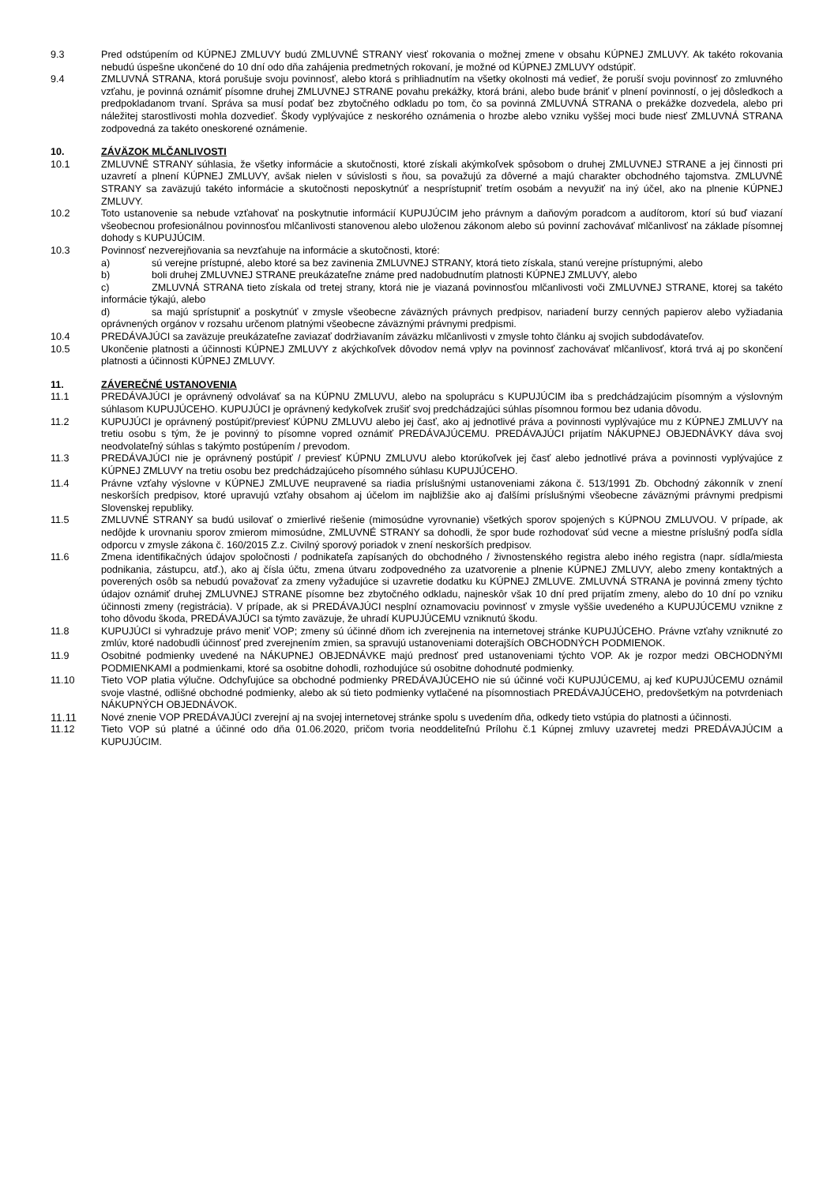9.3 Pred odstúpením od KÚPNEJ ZMLUVY budú ZMLUVNÉ STRANY viesť rokovania o možnej zmene v obsahu KÚPNEJ ZMLUVY. Ak takéto rokovania nebudú úspešne ukončené do 10 dní odo dňa zahájenia predmetných rokovaní, je možné od KÚPNEJ ZMLUVY odstúpiť.
9.4 ZMLUVNÁ STRANA, ktorá porušuje svoju povinnosť, alebo ktorá s prihliadnutím na všetky okolnosti má vedieť, že poruší svoju povinnosť zo zmluvného vzťahu, je povinná oznámiť písomne druhej ZMLUVNEJ STRANE povahu prekážky, ktorá bráni, alebo bude brániť v plnení povinností, o jej dôsledkoch a predpokladanom trvaní. Správa sa musí podať bez zbytočného odkladu po tom, čo sa povinná ZMLUVNÁ STRANA o prekážke dozvedela, alebo pri náležitej starostlivosti mohla dozvedieť. Škody vyplývajúce z neskorého oznámenia o hrozbe alebo vzniku vyššej moci bude niesť ZMLUVNÁ STRANA zodpovedná za takéto oneskorené oznámenie.
10. ZÁVÄZOK MLČANLIVOSTI
10.1 ZMLUVNÉ STRANY súhlasia, že všetky informácie a skutočnosti, ktoré získali akýmkoľvek spôsobom o druhej ZMLUVNEJ STRANE a jej činnosti pri uzavretí a plnení KÚPNEJ ZMLUVY, avšak nielen v súvislosti s ňou, sa považujú za dôverné a majú charakter obchodného tajomstva. ZMLUVNÉ STRANY sa zaväzujú takéto informácie a skutočnosti neposkytnúť a nesprístupniť tretím osobám a nevyužiť na iný účel, ako na plnenie KÚPNEJ ZMLUVY.
10.2 Toto ustanovenie sa nebude vzťahovať na poskytnutie informácií KUPUJÚCIM jeho právnym a daňovým poradcom a audítorom, ktorí sú buď viazaní všeobecnou profesionálnou povinnosťou mlčanlivosti stanovenou alebo uloženou zákonom alebo sú povinní zachovávať mlčanlivosť na základe písomnej dohody s KUPUJÚCIM.
10.3 Povinnosť nezverejňovania sa nevzťahuje na informácie a skutočnosti, ktoré:
a) sú verejne prístupné, alebo ktoré sa bez zavinenia ZMLUVNEJ STRANY, ktorá tieto získala, stanú verejne prístupnými, alebo
b) boli druhej ZMLUVNEJ STRANE preukázateľne známe pred nadobudnutím platnosti KÚPNEJ ZMLUVY, alebo
c) ZMLUVNÁ STRANA tieto získala od tretej strany, ktorá nie je viazaná povinnosťou mlčanlivosti voči ZMLUVNEJ STRANE, ktorej sa takéto informácie týkajú, alebo
d) sa majú sprístupniť a poskytnúť v zmysle všeobecne záväzných právnych predpisov, nariadení burzy cenných papierov alebo vyžiadania oprávnených orgánov v rozsahu určenom platnými všeobecne záväznými právnymi predpismi.
10.4 PREDÁVAJÚCI sa zaväzuje preukázateľne zaviazať dodržiavaním záväzku mlčanlivosti v zmysle tohto článku aj svojich subdodávateľov.
10.5 Ukončenie platnosti a účinnosti KÚPNEJ ZMLUVY z akýchkoľvek dôvodov nemá vplyv na povinnosť zachovávať mlčanlivosť, ktorá trvá aj po skončení platnosti a účinnosti KÚPNEJ ZMLUVY.
11. ZÁVEREČNÉ USTANOVENIA
11.1 PREDÁVAJÚCI je oprávnený odvolávať sa na KÚPNU ZMLUVU, alebo na spoluprácu s KUPUJÚCIM iba s predchádzajúcim písomným a výslovným súhlasom KUPUJÚCEHO. KUPUJÚCI je oprávnený kedykoľvek zrušiť svoj predchádzajúci súhlas písomnou formou bez udania dôvodu.
11.2 KUPUJÚCI je oprávnený postúpiť/previesť KÚPNU ZMLUVU alebo jej časť, ako aj jednotlivé práva a povinnosti vyplývajúce mu z KÚPNEJ ZMLUVY na tretiu osobu s tým, že je povinný to písomne vopred oznámiť PREDÁVAJÚCEMU. PREDÁVAJÚCI prijatím NÁKUPNEJ OBJEDNÁVKY dáva svoj neodvolateľný súhlas s takýmto postúpením / prevodom.
11.3 PREDÁVAJÚCI nie je oprávnený postúpiť / previesť KÚPNU ZMLUVU alebo ktorúkoľvek jej časť alebo jednotlivé práva a povinnosti vyplývajúce z KÚPNEJ ZMLUVY na tretiu osobu bez predchádzajúceho písomného súhlasu KUPUJÚCEHO.
11.4 Právne vzťahy výslovne v KÚPNEJ ZMLUVE neupravené sa riadia príslušnými ustanoveniami zákona č. 513/1991 Zb. Obchodný zákonník v znení neskorších predpisov, ktoré upravujú vzťahy obsahom aj účelom im najbližšie ako aj ďalšími príslušnými všeobecne záväznými právnymi predpismi Slovenskej republiky.
11.5 ZMLUVNÉ STRANY sa budú usilovať o zmierlivé riešenie (mimosúdne vyrovnanie) všetkých sporov spojených s KÚPNOU ZMLUVOU. V prípade, ak nedôjde k urovnaniu sporov zmierom mimosúdne, ZMLUVNÉ STRANY sa dohodli, že spor bude rozhodovať súd vecne a miestne príslušný podľa sídla odporcu v zmysle zákona č. 160/2015 Z.z. Civilný sporový poriadok v znení neskorších predpisov.
11.6 Zmena identifikačných údajov spoločnosti / podnikateľa zapísaných do obchodného / živnostenského registra alebo iného registra (napr. sídla/miesta podnikania, zástupcu, atď.), ako aj čísla účtu, zmena útvaru zodpovedného za uzatvorenie a plnenie KÚPNEJ ZMLUVY, alebo zmeny kontaktných a poverených osôb sa nebudú považovať za zmeny vyžadujúce si uzavretie dodatku ku KÚPNEJ ZMLUVE. ZMLUVNÁ STRANA je povinná zmeny týchto údajov oznámiť druhej ZMLUVNEJ STRANE písomne bez zbytočného odkladu, najneskôr však 10 dní pred prijatím zmeny, alebo do 10 dní po vzniku účinnosti zmeny (registrácia). V prípade, ak si PREDÁVAJÚCI nesplní oznamovaciu povinnosť v zmysle vyššie uvedeného a KUPUJÚCEMU vznikne z toho dôvodu škoda, PREDÁVAJÚCI sa týmto zaväzuje, že uhradí KUPUJÚCEMU vzniknutú škodu.
11.8 KUPUJÚCI si vyhradzuje právo meniť VOP; zmeny sú účinné dňom ich zverejnenia na internetovej stránke KUPUJÚCEHO. Právne vzťahy vzniknuté zo zmlúv, ktoré nadobudli účinnosť pred zverejnením zmien, sa spravujú ustanoveniami doterajších OBCHODNÝCH PODMIENOK.
11.9 Osobitné podmienky uvedené na NÁKUPNEJ OBJEDNÁVKE majú prednosť pred ustanoveniami týchto VOP. Ak je rozpor medzi OBCHODNÝMI PODMIENKAMI a podmienkami, ktoré sa osobitne dohodli, rozhodujúce sú osobitne dohodnuté podmienky.
11.10 Tieto VOP platia výlučne. Odchyľujúce sa obchodné podmienky PREDÁVAJÚCEHO nie sú účinné voči KUPUJÚCEMU, aj keď KUPUJÚCEMU oznámil svoje vlastné, odlišné obchodné podmienky, alebo ak sú tieto podmienky vytlačené na písomnostiach PREDÁVAJÚCEHO, predovšetkým na potvrdeniach NÁKUPNÝCH OBJEDNÁVOK.
11.11 Nové znenie VOP PREDÁVAJÚCI zverejní aj na svojej internetovej stránke spolu s uvedením dňa, odkedy tieto vstúpia do platnosti a účinnosti.
11.12 Tieto VOP sú platné a účinné odo dňa 01.06.2020, pričom tvoria neoddeliteľnú Prílohu č.1 Kúpnej zmluvy uzavretej medzi PREDÁVAJÚCIM a KUPUJÚCIM.